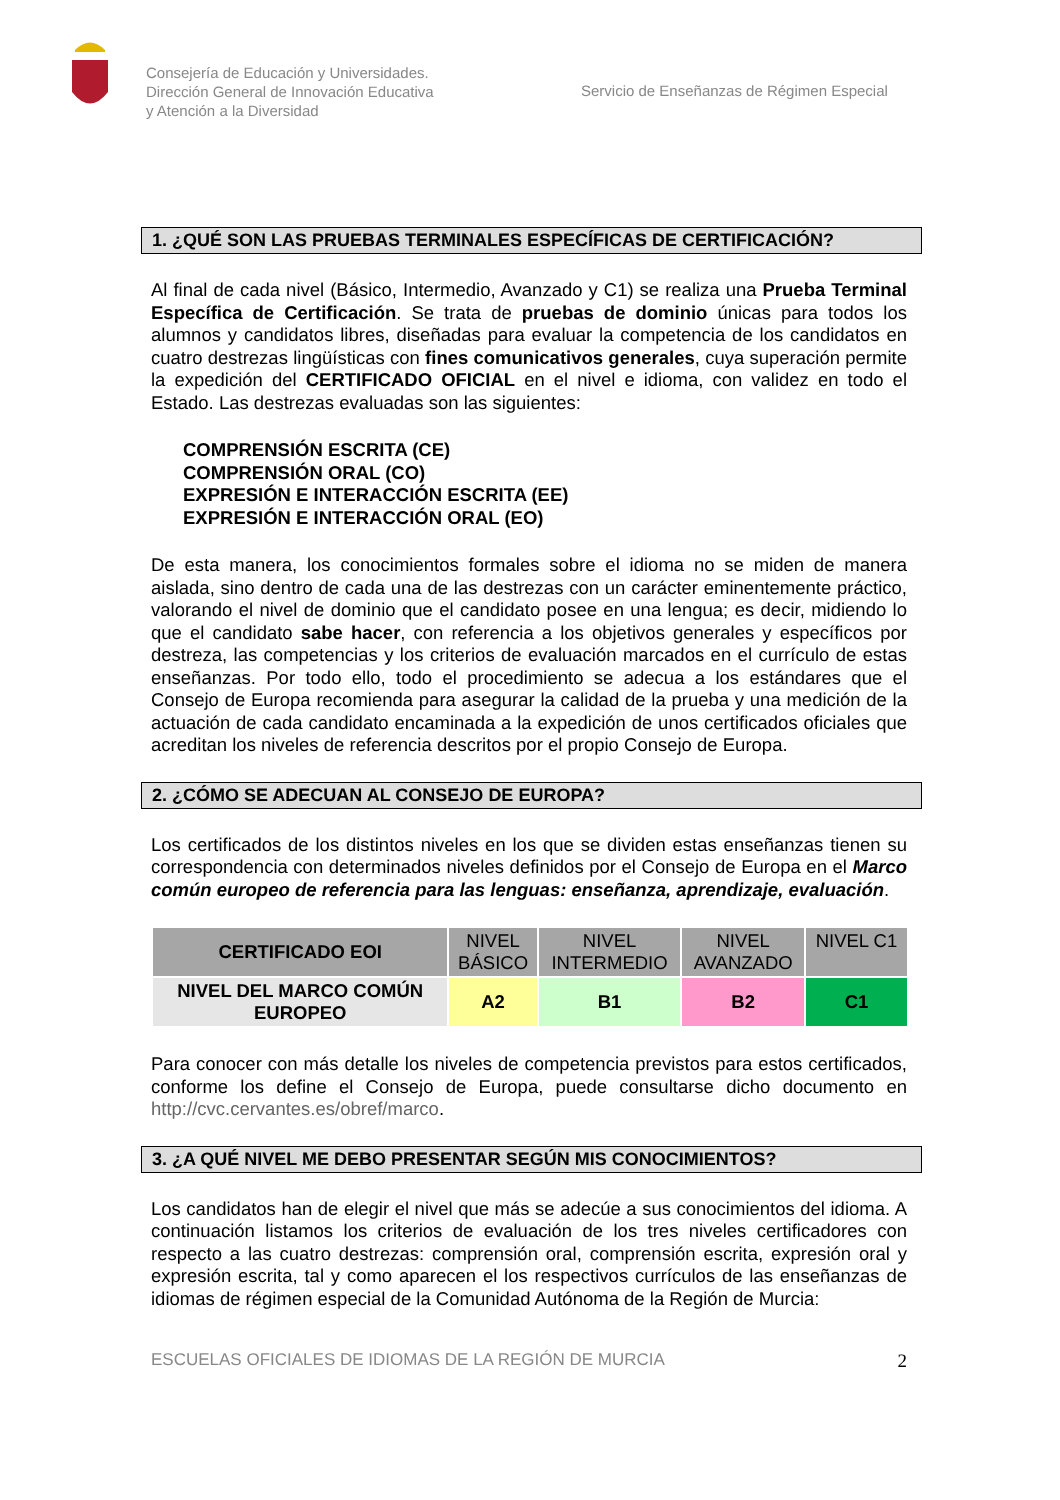Consejería de Educación y Universidades.
Dirección General de Innovación Educativa
y Atención a la Diversidad
Servicio de Enseñanzas de Régimen Especial
1. ¿QUÉ SON LAS PRUEBAS TERMINALES ESPECÍFICAS DE CERTIFICACIÓN?
Al final de cada nivel (Básico, Intermedio, Avanzado y C1) se realiza una Prueba Terminal Específica de Certificación. Se trata de pruebas de dominio únicas para todos los alumnos y candidatos libres, diseñadas para evaluar la competencia de los candidatos en cuatro destrezas lingüísticas con fines comunicativos generales, cuya superación permite la expedición del CERTIFICADO OFICIAL en el nivel e idioma, con validez en todo el Estado. Las destrezas evaluadas son las siguientes:
COMPRENSIÓN ESCRITA (CE)
COMPRENSIÓN ORAL (CO)
EXPRESIÓN E INTERACCIÓN ESCRITA (EE)
EXPRESIÓN E INTERACCIÓN ORAL (EO)
De esta manera, los conocimientos formales sobre el idioma no se miden de manera aislada, sino dentro de cada una de las destrezas con un carácter eminentemente práctico, valorando el nivel de dominio que el candidato posee en una lengua; es decir, midiendo lo que el candidato sabe hacer, con referencia a los objetivos generales y específicos por destreza, las competencias y los criterios de evaluación marcados en el currículo de estas enseñanzas. Por todo ello, todo el procedimiento se adecua a los estándares que el Consejo de Europa recomienda para asegurar la calidad de la prueba y una medición de la actuación de cada candidato encaminada a la expedición de unos certificados oficiales que acreditan los niveles de referencia descritos por el propio Consejo de Europa.
2. ¿CÓMO SE ADECUAN AL CONSEJO DE EUROPA?
Los certificados de los distintos niveles en los que se dividen estas enseñanzas tienen su correspondencia con determinados niveles definidos por el Consejo de Europa en el Marco común europeo de referencia para las lenguas: enseñanza, aprendizaje, evaluación.
| CERTIFICADO EOI | NIVEL BÁSICO | NIVEL INTERMEDIO | NIVEL AVANZADO | NIVEL C1 |
| NIVEL DEL MARCO COMÚN EUROPEO | A2 | B1 | B2 | C1 |
Para conocer con más detalle los niveles de competencia previstos para estos certificados, conforme los define el Consejo de Europa, puede consultarse dicho documento en http://cvc.cervantes.es/obref/marco.
3. ¿A QUÉ NIVEL ME DEBO PRESENTAR SEGÚN MIS CONOCIMIENTOS?
Los candidatos han de elegir el nivel que más se adecúe a sus conocimientos del idioma. A continuación listamos los criterios de evaluación de los tres niveles certificadores con respecto a las cuatro destrezas: comprensión oral, comprensión escrita, expresión oral y expresión escrita, tal y como aparecen el los respectivos currículos de las enseñanzas de idiomas de régimen especial de la Comunidad Autónoma de la Región de Murcia:
ESCUELAS OFICIALES DE IDIOMAS DE LA REGIÓN DE MURCIA 2